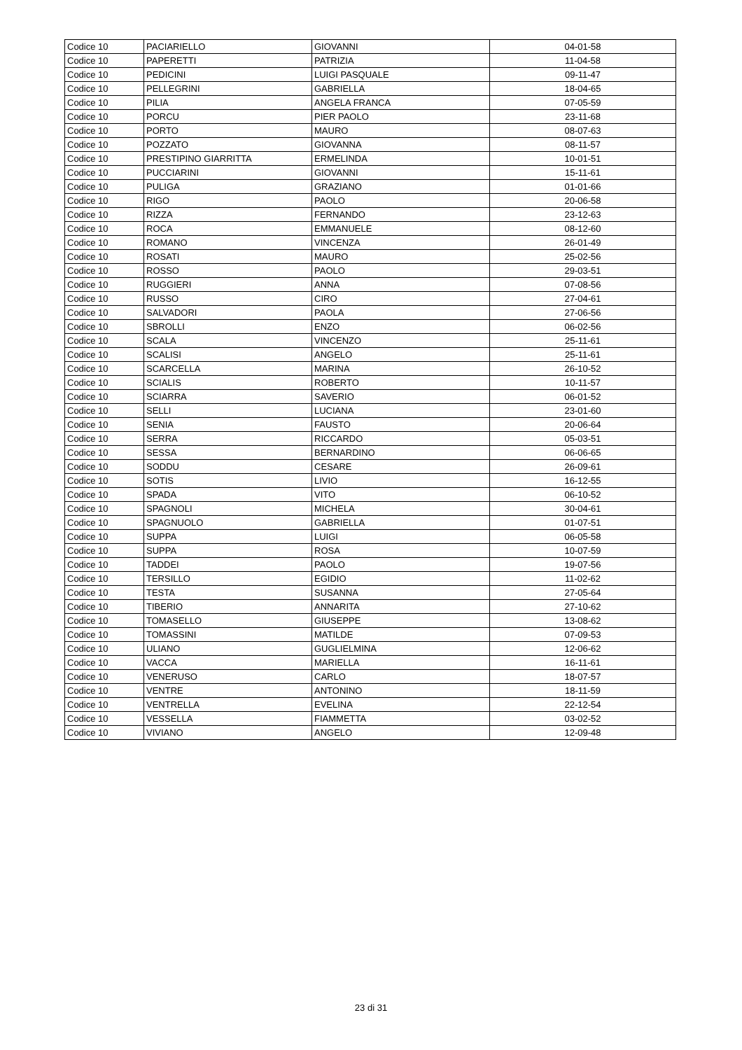| Codice 10 | PACIARIELLO | GIOVANNI | 04-01-58 |
| Codice 10 | PAPERETTI | PATRIZIA | 11-04-58 |
| Codice 10 | PEDICINI | LUIGI PASQUALE | 09-11-47 |
| Codice 10 | PELLEGRINI | GABRIELLA | 18-04-65 |
| Codice 10 | PILIA | ANGELA FRANCA | 07-05-59 |
| Codice 10 | PORCU | PIER PAOLO | 23-11-68 |
| Codice 10 | PORTO | MAURO | 08-07-63 |
| Codice 10 | POZZATO | GIOVANNA | 08-11-57 |
| Codice 10 | PRESTIPINO GIARRITTA | ERMELINDA | 10-01-51 |
| Codice 10 | PUCCIARINI | GIOVANNI | 15-11-61 |
| Codice 10 | PULIGA | GRAZIANO | 01-01-66 |
| Codice 10 | RIGO | PAOLO | 20-06-58 |
| Codice 10 | RIZZA | FERNANDO | 23-12-63 |
| Codice 10 | ROCA | EMMANUELE | 08-12-60 |
| Codice 10 | ROMANO | VINCENZA | 26-01-49 |
| Codice 10 | ROSATI | MAURO | 25-02-56 |
| Codice 10 | ROSSO | PAOLO | 29-03-51 |
| Codice 10 | RUGGIERI | ANNA | 07-08-56 |
| Codice 10 | RUSSO | CIRO | 27-04-61 |
| Codice 10 | SALVADORI | PAOLA | 27-06-56 |
| Codice 10 | SBROLLI | ENZO | 06-02-56 |
| Codice 10 | SCALA | VINCENZO | 25-11-61 |
| Codice 10 | SCALISI | ANGELO | 25-11-61 |
| Codice 10 | SCARCELLA | MARINA | 26-10-52 |
| Codice 10 | SCIALIS | ROBERTO | 10-11-57 |
| Codice 10 | SCIARRA | SAVERIO | 06-01-52 |
| Codice 10 | SELLI | LUCIANA | 23-01-60 |
| Codice 10 | SENIA | FAUSTO | 20-06-64 |
| Codice 10 | SERRA | RICCARDO | 05-03-51 |
| Codice 10 | SESSA | BERNARDINO | 06-06-65 |
| Codice 10 | SODDU | CESARE | 26-09-61 |
| Codice 10 | SOTIS | LIVIO | 16-12-55 |
| Codice 10 | SPADA | VITO | 06-10-52 |
| Codice 10 | SPAGNOLI | MICHELA | 30-04-61 |
| Codice 10 | SPAGNUOLO | GABRIELLA | 01-07-51 |
| Codice 10 | SUPPA | LUIGI | 06-05-58 |
| Codice 10 | SUPPA | ROSA | 10-07-59 |
| Codice 10 | TADDEI | PAOLO | 19-07-56 |
| Codice 10 | TERSILLO | EGIDIO | 11-02-62 |
| Codice 10 | TESTA | SUSANNA | 27-05-64 |
| Codice 10 | TIBERIO | ANNARITA | 27-10-62 |
| Codice 10 | TOMASELLO | GIUSEPPE | 13-08-62 |
| Codice 10 | TOMASSINI | MATILDE | 07-09-53 |
| Codice 10 | ULIANO | GUGLIELMINA | 12-06-62 |
| Codice 10 | VACCA | MARIELLA | 16-11-61 |
| Codice 10 | VENERUSO | CARLO | 18-07-57 |
| Codice 10 | VENTRE | ANTONINO | 18-11-59 |
| Codice 10 | VENTRELLA | EVELINA | 22-12-54 |
| Codice 10 | VESSELLA | FIAMMETTA | 03-02-52 |
| Codice 10 | VIVIANO | ANGELO | 12-09-48 |
23 di 31